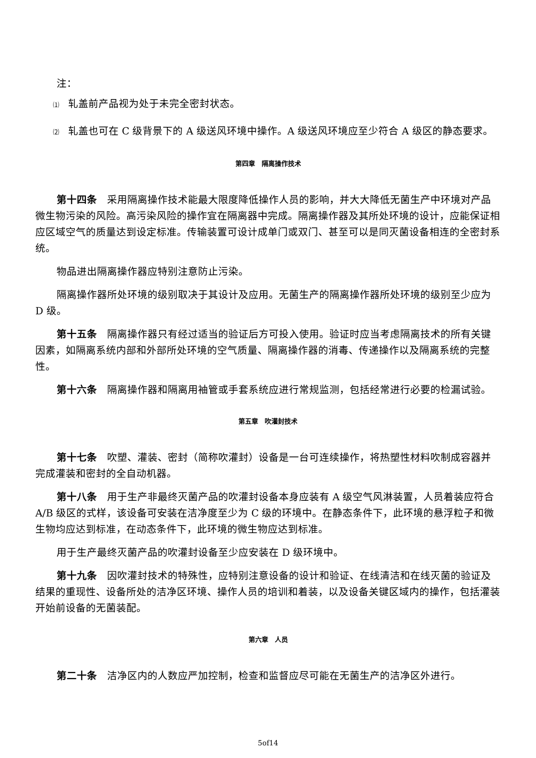注：
⑴ 轧盖前产品视为处于未完全密封状态。
⑵ 轧盖也可在 C 级背景下的 A 级送风环境中操作。A 级送风环境应至少符合 A 级区的静态要求。
第四章　隔离操作技术
第十四条 采用隔离操作技术能最大限度降低操作人员的影响，并大大降低无菌生产中环境对产品微生物污染的风险。高污染风险的操作宜在隔离器中完成。隔离操作器及其所处环境的设计，应能保证相应区域空气的质量达到设定标准。传输装置可设计成单门或双门、甚至可以是同灭菌设备相连的全密封系统。
物品进出隔离操作器应特别注意防止污染。
隔离操作器所处环境的级别取决于其设计及应用。无菌生产的隔离操作器所处环境的级别至少应为 D 级。
第十五条 隔离操作器只有经过适当的验证后方可投入使用。验证时应当考虑隔离技术的所有关键因素，如隔离系统内部和外部所处环境的空气质量、隔离操作器的消毒、传递操作以及隔离系统的完整性。
第十六条 隔离操作器和隔离用袖管或手套系统应进行常规监测，包括经常进行必要的检漏试验。
第五章　吹灌封技术
第十七条 吹塑、灌装、密封（简称吹灌封）设备是一台可连续操作，将热塑性材料吹制成容器并完成灌装和密封的全自动机器。
第十八条 用于生产非最终灭菌产品的吹灌封设备本身应装有 A 级空气风淋装置，人员着装应符合 A/B 级区的式样，该设备可安装在洁净度至少为 C 级的环境中。在静态条件下，此环境的悬浮粒子和微生物均应达到标准，在动态条件下，此环境的微生物应达到标准。
用于生产最终灭菌产品的吹灌封设备至少应安装在 D 级环境中。
第十九条 因吹灌封技术的特殊性，应特别注意设备的设计和验证、在线清洁和在线灭菌的验证及结果的重现性、设备所处的洁净区环境、操作人员的培训和着装，以及设备关键区域内的操作，包括灌装开始前设备的无菌装配。
第六章　人员
第二十条 洁净区内的人数应严加控制，检查和监督应尽可能在无菌生产的洁净区外进行。
5of14